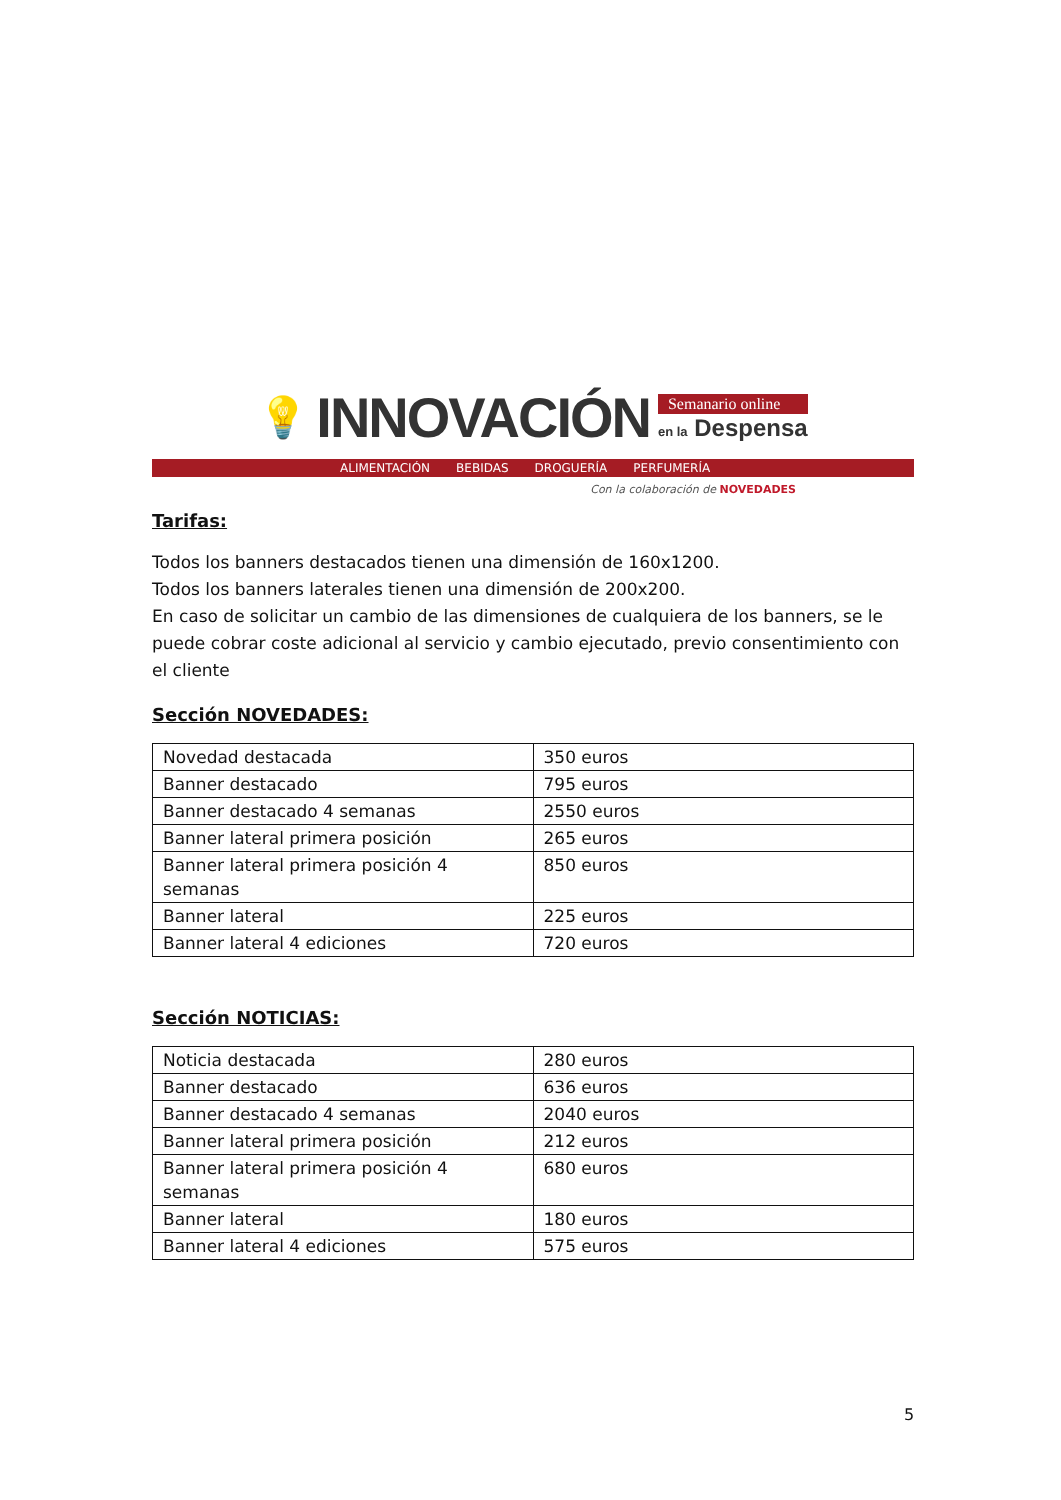💡 INNOVACIÓN
Semanario online
en la Despensa
ALIMENTACIÓN BEBIDAS DROGUERÍA PERFUMERÍA
Con la colaboración de NOVEDADES
Tarifas:
Todos los banners destacados tienen una dimensión de 160x1200.
Todos los banners laterales tienen una dimensión de 200x200.
En caso de solicitar un cambio de las dimensiones de cualquiera de los banners, se le puede cobrar coste adicional al servicio y cambio ejecutado, previo consentimiento con el cliente
Sección NOVEDADES:
| Novedad destacada | 350 euros |
| Banner destacado | 795 euros |
| Banner destacado 4 semanas | 2550 euros |
| Banner lateral primera posición | 265 euros |
| Banner lateral primera posición 4 semanas | 850 euros |
| Banner lateral | 225 euros |
| Banner lateral 4 ediciones | 720 euros |
Sección NOTICIAS:
| Noticia destacada | 280 euros |
| Banner destacado | 636 euros |
| Banner destacado 4 semanas | 2040 euros |
| Banner lateral primera posición | 212 euros |
| Banner lateral primera posición 4 semanas | 680 euros |
| Banner lateral | 180 euros |
| Banner lateral 4 ediciones | 575 euros |
5